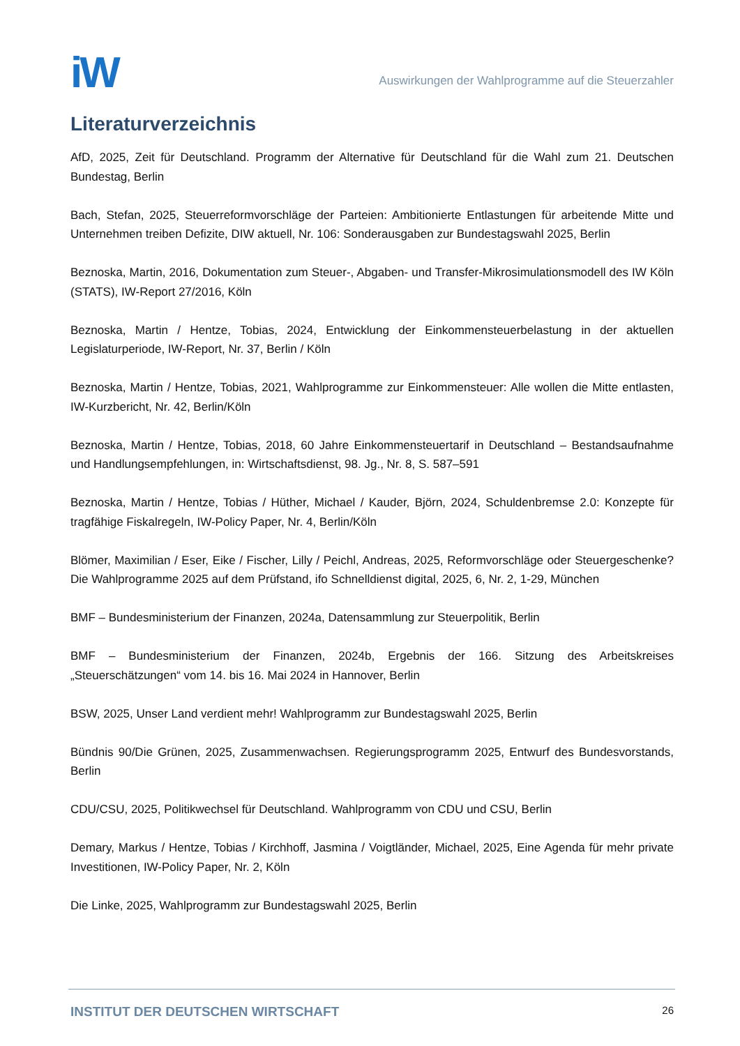iW
Auswirkungen der Wahlprogramme auf die Steuerzahler
Literaturverzeichnis
AfD, 2025, Zeit für Deutschland. Programm der Alternative für Deutschland für die Wahl zum 21. Deutschen Bundestag, Berlin
Bach, Stefan, 2025, Steuerreformvorschläge der Parteien: Ambitionierte Entlastungen für arbeitende Mitte und Unternehmen treiben Defizite, DIW aktuell, Nr. 106: Sonderausgaben zur Bundestagswahl 2025, Berlin
Beznoska, Martin, 2016, Dokumentation zum Steuer-, Abgaben- und Transfer-Mikrosimulationsmodell des IW Köln (STATS), IW-Report 27/2016, Köln
Beznoska, Martin / Hentze, Tobias, 2024, Entwicklung der Einkommensteuerbelastung in der aktuellen Legislaturperiode, IW-Report, Nr. 37, Berlin / Köln
Beznoska, Martin / Hentze, Tobias, 2021, Wahlprogramme zur Einkommensteuer: Alle wollen die Mitte entlasten, IW-Kurzbericht, Nr. 42, Berlin/Köln
Beznoska, Martin / Hentze, Tobias, 2018, 60 Jahre Einkommensteuertarif in Deutschland – Bestandsaufnahme und Handlungsempfehlungen, in: Wirtschaftsdienst, 98. Jg., Nr. 8, S. 587–591
Beznoska, Martin / Hentze, Tobias / Hüther, Michael / Kauder, Björn, 2024, Schuldenbremse 2.0: Konzepte für tragfähige Fiskalregeln, IW-Policy Paper, Nr. 4, Berlin/Köln
Blömer, Maximilian / Eser, Eike / Fischer, Lilly / Peichl, Andreas, 2025, Reformvorschläge oder Steuergeschenke? Die Wahlprogramme 2025 auf dem Prüfstand, ifo Schnelldienst digital, 2025, 6, Nr. 2, 1-29, München
BMF – Bundesministerium der Finanzen, 2024a, Datensammlung zur Steuerpolitik, Berlin
BMF – Bundesministerium der Finanzen, 2024b, Ergebnis der 166. Sitzung des Arbeitskreises „Steuerschätzungen“ vom 14. bis 16. Mai 2024 in Hannover, Berlin
BSW, 2025, Unser Land verdient mehr! Wahlprogramm zur Bundestagswahl 2025, Berlin
Bündnis 90/Die Grünen, 2025, Zusammenwachsen. Regierungsprogramm 2025, Entwurf des Bundesvorstands, Berlin
CDU/CSU, 2025, Politikwechsel für Deutschland. Wahlprogramm von CDU und CSU, Berlin
Demary, Markus / Hentze, Tobias / Kirchhoff, Jasmina / Voigtländer, Michael, 2025, Eine Agenda für mehr private Investitionen, IW-Policy Paper, Nr. 2, Köln
Die Linke, 2025, Wahlprogramm zur Bundestagswahl 2025, Berlin
INSTITUT DER DEUTSCHEN WIRTSCHAFT 26